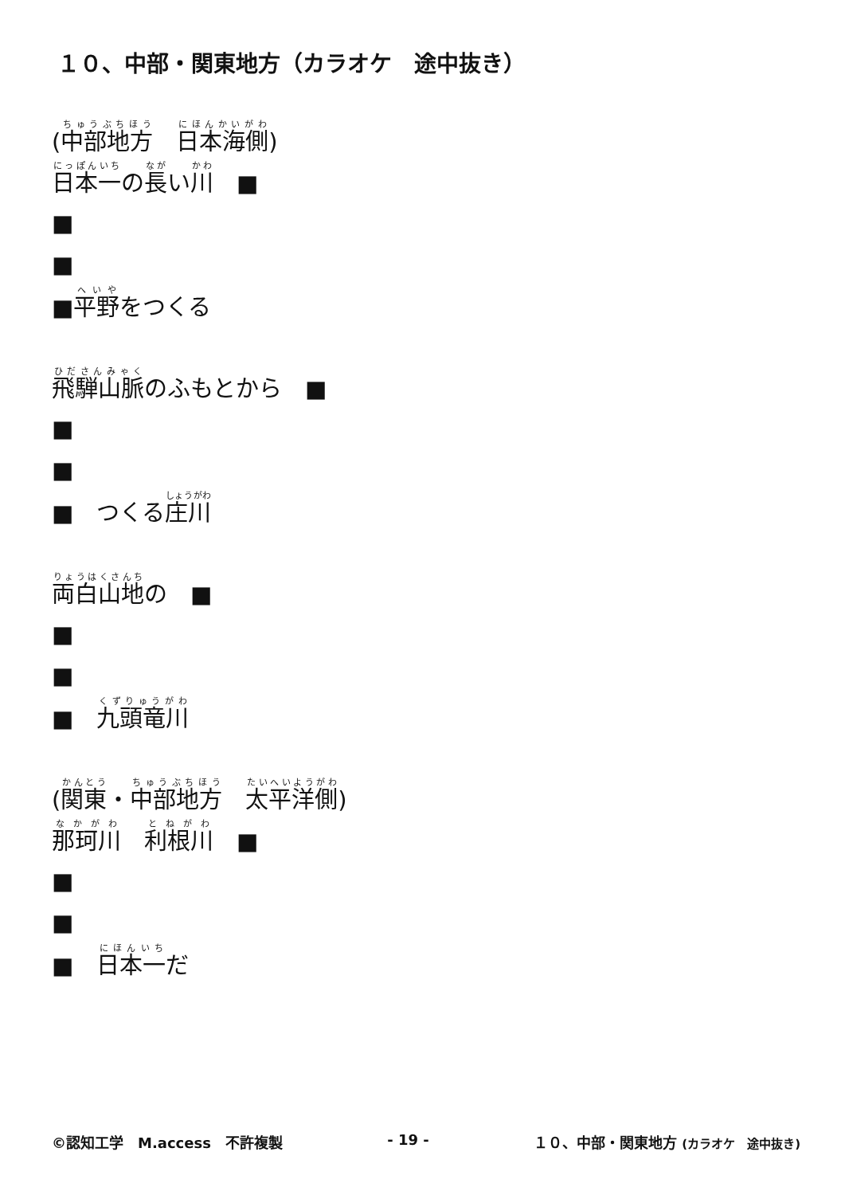１０、中部・関東地方（カラオケ　途中抜き）
(中部地方　日本海側)
日本一の長い川　■
■
■
■平野をつくる
飛騨山脈のふもとから　■
■
■
■　つくる庄川
両白山地の　■
■
■
■　九頭竜川
(関東・中部地方　太平洋側)
那珂川　利根川　■
■
■
■　日本一だ
©認知工学　M.access　不許複製 - 19 - １０、中部・関東地方 (カラオケ　途中抜き)